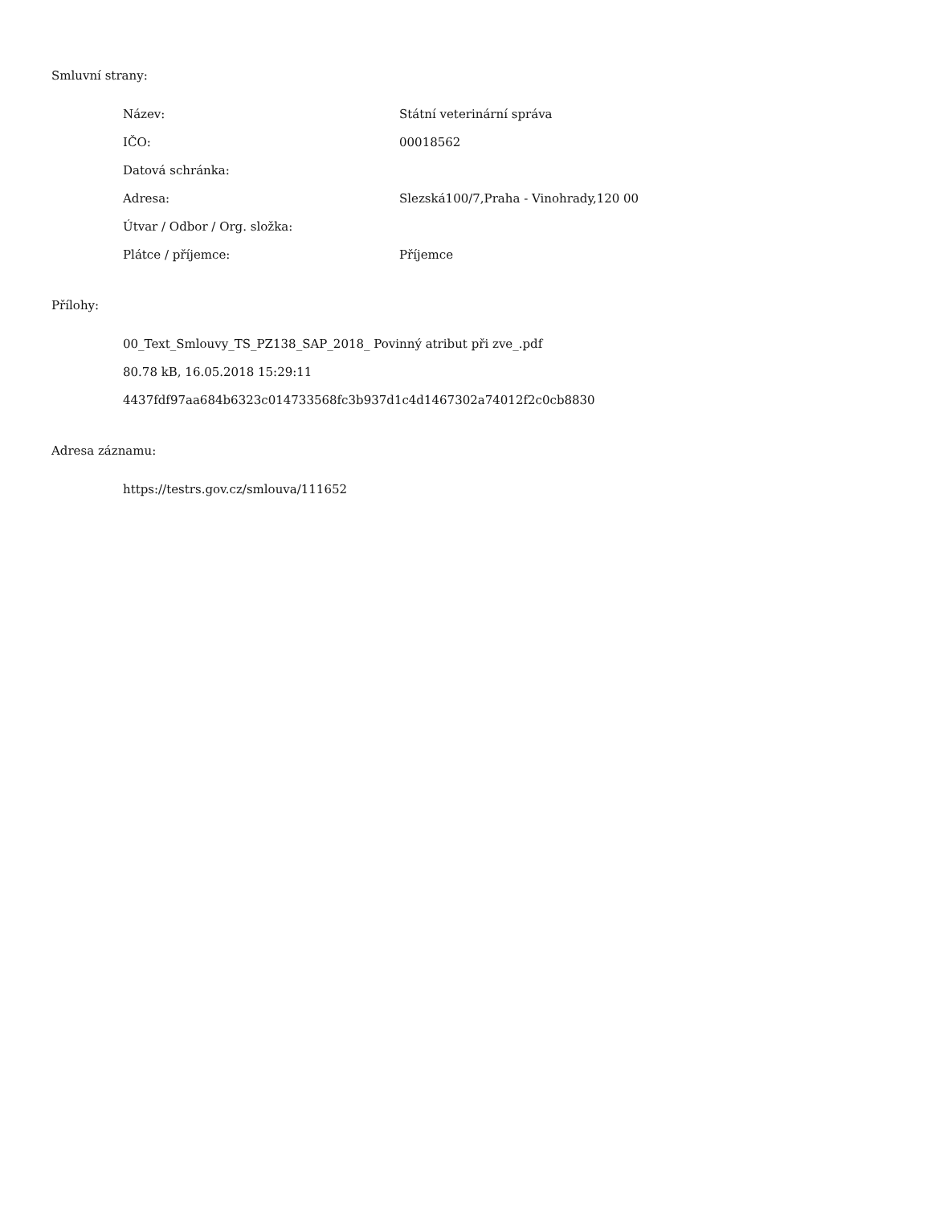Smluvní strany:
| Název: | Státní veterinární správa |
| IČO: | 00018562 |
| Datová schránka: | |
| Adresa: | Slezská100/7,Praha - Vinohrady,120 00 |
| Útvar / Odbor / Org. složka: | |
| Plátce / příjemce: | Příjemce |
Přílohy:
00_Text_Smlouvy_TS_PZ138_SAP_2018_ Povinný atribut při zve_.pdf
80.78 kB, 16.05.2018 15:29:11
4437fdf97aa684b6323c014733568fc3b937d1c4d1467302a74012f2c0cb8830
Adresa záznamu:
https://testrs.gov.cz/smlouva/111652